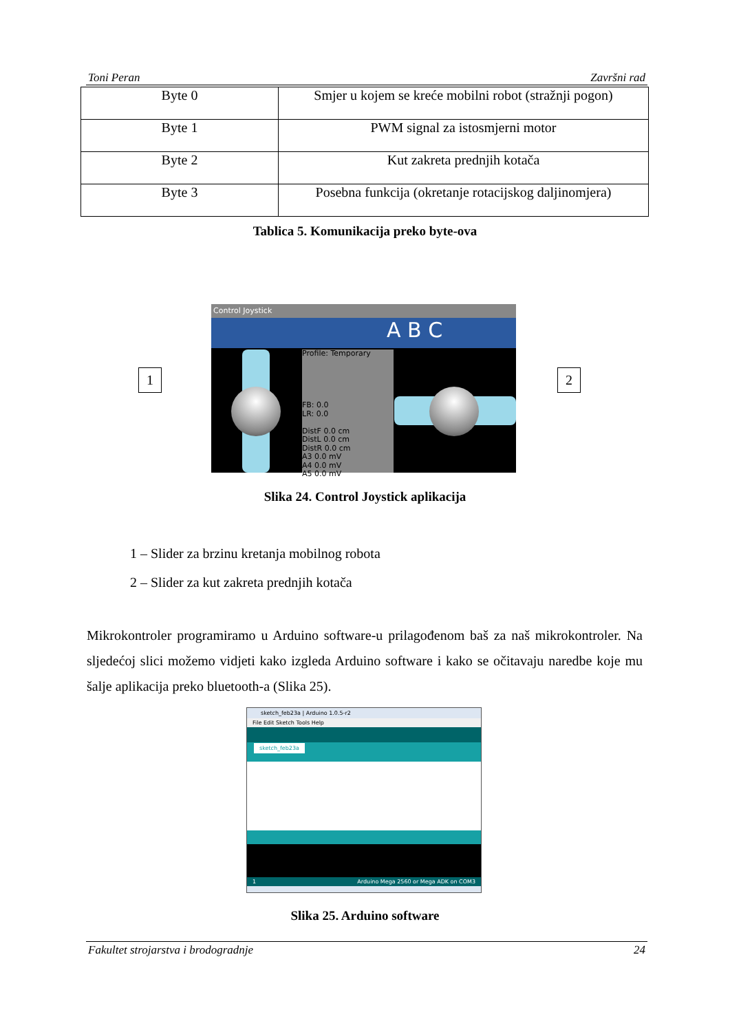Toni Peran Završni rad
| Byte 0 | Smjer u kojem se kreće mobilni robot (stražnji pogon) |
| Byte 1 | PWM signal za istosmjerni motor |
| Byte 2 | Kut zakreta prednjih kotača |
| Byte 3 | Posebna funkcija (okretanje rotacijskog daljinomjera) |
Tablica 5. Komunikacija preko byte-ova
1 2
Control Joystick
A B C
Profile: Temporary
FB: 0.0
LR: 0.0
DistF 0.0 cm
DistL 0.0 cm
DistR 0.0 cm
A3 0.0 mV
A4 0.0 mV
A5 0.0 mV
Slika 24. Control Joystick aplikacija
1 – Slider za brzinu kretanja mobilnog robota
2 – Slider za kut zakreta prednjih kotača
Mikrokontroler programiramo u Arduino software-u prilagođenom baš za naš mikrokontroler. Na sljedećoj slici možemo vidjeti kako izgleda Arduino software i kako se očitavaju naredbe koje mu šalje aplikacija preko bluetooth-a (Slika 25).
sketch_feb23a | Arduino 1.0.5-r2
File Edit Sketch Tools Help
sketch_feb23a
1 Arduino Mega 2560 or Mega ADK on COM3
Slika 25. Arduino software
Fakultet strojarstva i brodogradnje 24